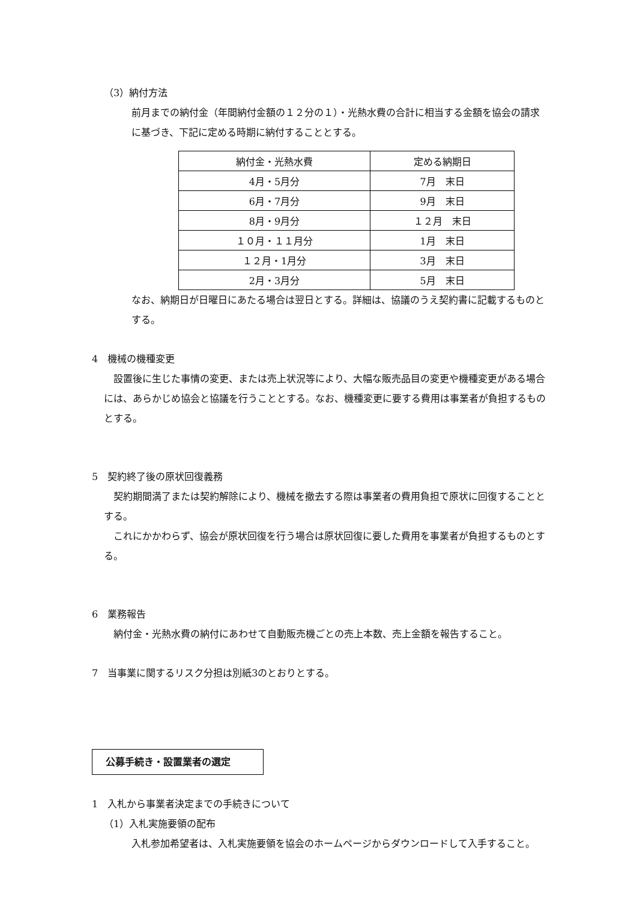（3）納付方法
前月までの納付金（年間納付金額の１２分の１）・光熱水費の合計に相当する金額を協会の請求に基づき、下記に定める時期に納付することとする。
| 納付金・光熱水費 | 定める納期日 |
| --- | --- |
| 4月・5月分 | 7月 末日 |
| 6月・7月分 | 9月 末日 |
| 8月・9月分 | １２月 末日 |
| １０月・１１月分 | 1月 末日 |
| １２月・1月分 | 3月 末日 |
| 2月・3月分 | 5月 末日 |
なお、納期日が日曜日にあたる場合は翌日とする。詳細は、協議のうえ契約書に記載するものとする。
4　機械の機種変更
　設置後に生じた事情の変更、または売上状況等により、大幅な販売品目の変更や機種変更がある場合には、あらかじめ協会と協議を行うこととする。なお、機種変更に要する費用は事業者が負担するものとする。
5　契約終了後の原状回復義務
　契約期間満了または契約解除により、機械を撤去する際は事業者の費用負担で原状に回復することとする。
　これにかかわらず、協会が原状回復を行う場合は原状回復に要した費用を事業者が負担するものとする。
6　業務報告
　納付金・光熱水費の納付にあわせて自動販売機ごとの売上本数、売上金額を報告すること。
7　当事業に関するリスク分担は別紙3のとおりとする。
公募手続き・設置業者の選定
1　入札から事業者決定までの手続きについて
（1）入札実施要領の配布
入札参加希望者は、入札実施要領を協会のホームページからダウンロードして入手すること。